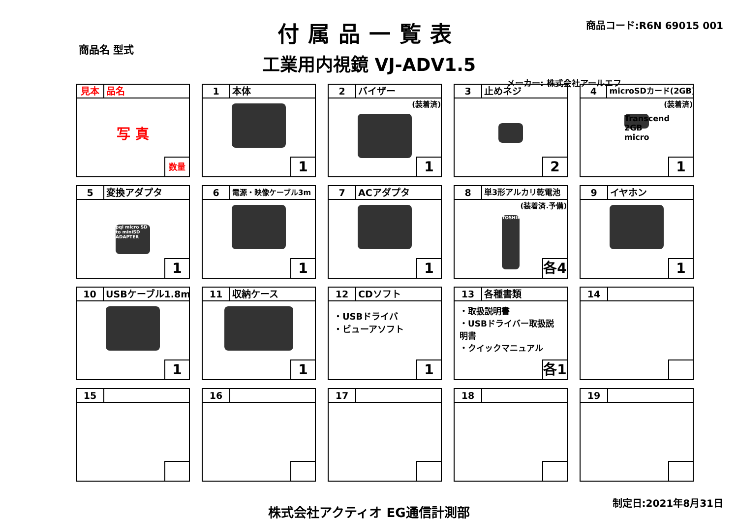付属品一覧表
商品コード:R6N 69015 001
商品名 型式
工業用内視鏡 VJ-ADV1.5
メーカー: 株式会社アールエフ
見本 品名
写 真
数量
1 本体
1
2 バイザー
(装着済)
1
3 止めネジ
2
4 microSDカード(2GB)
(装着済)
Transcend 2GB micro
1
5 変換アダプタ
pqi micro SD to miniSD ADAPTER
1
6 電源・映像ケーブル3m
1
7 ACアダプタ
1
8 単3形アルカリ乾電池
(装着済.予備)
TOSHIBA
各4
9 イヤホン
1
10 USBケーブル1.8m
1
11 収納ケース
1
12 CDソフト
・USBドライバ
・ビューアソフト
1
13 各種書類
・取扱説明書
・USBドライバー取扱説明書
・クイックマニュアル
各1
14
15
16
17
18
19
株式会社アクティオ EG通信計測部
制定日:2021年8月31日